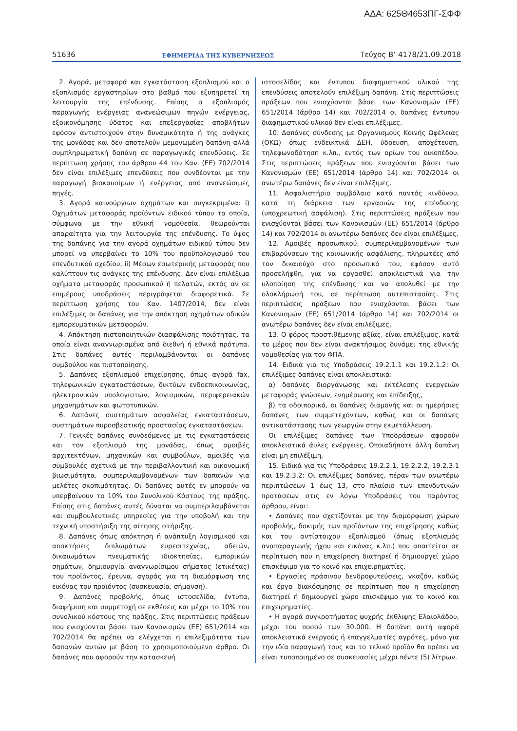ΑΔΑ: 625Θ4653ΠΓ-ΣΦΦ
51636 ΕΦΗΜΕΡΙΔΑ ΤΗΣ ΚΥΒΕΡΝΗΣΕΩΣ Τεύχος Β’ 4178/21.09.2018
2. Αγορά, μεταφορά και εγκατάσταση εξοπλισμού και ο εξοπλισμός εργαστηρίων στο βαθμό που εξυπηρετεί τη λειτουργία της επένδυσης. Επίσης ο εξοπλισμός παραγωγής ενέργειας ανανεώσιμων πηγών ενέργειας, εξοικονόμησης ύδατος και επεξεργασίας αποβλήτων εφόσον αντιστοιχούν στην δυναμικότητα ή της ανάγκες της μονάδας και δεν αποτελούν μεμονωμένη δαπάνη αλλά συμπληρωματική δαπάνη σε παραγωγικές επενδύσεις. Σε περίπτωση χρήσης του άρθρου 44 του Καν. (ΕΕ) 702/2014 δεν είναι επιλέξιμες επενδύσεις που συνδέονται με την παραγωγή βιοκαυσίμων ή ενέργειας από ανανεώσιμες πηγές.
3. Αγορά καινούργιων οχημάτων και συγκεκριμένα: i) Οχημάτων μεταφοράς προϊόντων ειδικού τύπου τα οποία, σύμφωνα με την εθνική νομοθεσία, θεωρούνται απαραίτητα για την λειτουργία της επένδυσης. Το ύψος της δαπάνης για την αγορά οχημάτων ειδικού τύπου δεν μπορεί να υπερβαίνει το 10% του προϋπολογισμού του επενδυτικού σχεδίου, ii) Μέσων εσωτερικής μεταφοράς που καλύπτουν τις ανάγκες της επένδυσης. Δεν είναι επιλέξιμα οχήματα μεταφοράς προσωπικού ή πελατών, εκτός αν σε επιμέρους υποδράσεις περιγράφεται διαφορετικά. Σε περίπτωση χρήσης του Καν. 1407/2014, δεν είναι επιλέξιμες οι δαπάνες για την απόκτηση οχημάτων οδικών εμπορευματικών μεταφορών.
4. Απόκτηση πιστοποιητικών διασφάλισης ποιότητας, τα οποία είναι αναγνωρισμένα από διεθνή ή εθνικά πρότυπα. Στις δαπάνες αυτές περιλαμβάνονται οι δαπάνες συμβούλου και πιστοποίησης.
5. Δαπάνες εξοπλισμού επιχείρησης, όπως αγορά fax, τηλεφωνικών εγκαταστάσεων, δικτύων ενδοεπικοινωνίας, ηλεκτρονικών υπολογιστών, λογισμικών, περιφερειακών μηχανημάτων και φωτοτυπικών.
6. Δαπάνες συστημάτων ασφαλείας εγκαταστάσεων, συστημάτων πυροσβεστικής προστασίας εγκαταστάσεων.
7. Γενικές δαπάνες συνδεόμενες με τις εγκαταστάσεις και τον εξοπλισμό της μονάδας, όπως αμοιβές αρχιτεκτόνων, μηχανικών και συμβούλων, αμοιβές για συμβουλές σχετικά με την περιβαλλοντική και οικονομική βιωσιμότητα, συμπεριλαμβανομένων των δαπανών για μελέτες σκοπιμότητας. Οι δαπάνες αυτές εν μπορούν να υπερβαίνουν το 10% του Συνολικού Κόστους της πράξης. Επίσης στις δαπάνες αυτές δύναται να συμπεριλαμβάνεται και συμβουλευτικές υπηρεσίες για την υποβολή και την τεχνική υποστήριξη της αίτησης στήριξης.
8. Δαπάνες όπως απόκτηση ή ανάπτυξη λογισμικού και αποκτήσεις διπλωμάτων ευρεσιτεχνίας, αδειών, δικαιωμάτων πνευματικής ιδιοκτησίας, εμπορικών σημάτων, δημιουργία αναγνωρίσιμου σήματος (ετικέτας) του προϊόντος, έρευνα, αγοράς για τη διαμόρφωση της εικόνας του προϊόντος (συσκευασία, σήμανση).
9. Δαπάνες προβολής, όπως ιστοσελίδα, έντυπα, διαφήμιση και συμμετοχή σε εκθέσεις και μέχρι το 10% του συνολικού κόστους της πράξης. Στις περιπτώσεις πράξεων που ενισχύονται βάσει των Κανονισμών (ΕΕ) 651/2014 και 702/2014 θα πρέπει να ελέγχεται η επιλεξιμότητα των δαπανών αυτών με βάση το χρησιμοποιούμενο άρθρο. Οι δαπάνες που αφορούν την κατασκευή
ιστοσελίδας και έντυπου διαφημιστικού υλικού της επενδύσεις αποτελούν επιλέξιμη δαπάνη. Στις περιπτώσεις πράξεων που ενισχύονται βάσει των Κανονισμών (ΕΕ) 651/2014 (άρθρο 14) και 702/2014 οι δαπάνες έντυπου διαφημιστικού υλικού δεν είναι επιλέξιμες.
10. Δαπάνες σύνδεσης με Οργανισμούς Κοινής Ωφέλειας (ΟΚΩ) όπως ενδεικτικά ΔΕΗ, ύδρευση, αποχέτευση, τηλεφωνοδότηση κ.λπ., εντός των ορίων του οικοπέδου. Στις περιπτώσεις πράξεων που ενισχύονται βάσει των Κανονισμών (ΕΕ) 651/2014 (άρθρο 14) και 702/2014 οι ανωτέρω δαπάνες δεν είναι επιλέξιμες.
11. Ασφαλιστήριο συμβόλαιο κατά παντός κινδύνου, κατά τη διάρκεια των εργασιών της επένδυσης (υποχρεωτική ασφάλιση). Στις περιπτώσεις πράξεων που ενισχύονται βάσει των Κανονισμών (ΕΕ) 651/2014 (άρθρο 14) και 702/2014 οι ανωτέρω δαπάνες δεν είναι επιλέξιμες.
12. Αμοιβές προσωπικού, συμπεριλαμβανομένων των επιβαρύνσεων της κοινωνικής ασφάλισης, πληρωτέες από τον δικαιούχο στο προσωπικό του, εφόσον αυτό προσελήφθη, για να εργασθεί αποκλειστικά για την υλοποίηση της επένδυσης και να απολυθεί με την ολοκλήρωσή του, σε περίπτωση αυτεπιστασίας. Στις περιπτώσεις πράξεων που ενισχύονται βάσει των Κανονισμών (ΕΕ) 651/2014 (άρθρο 14) και 702/2014 οι ανωτέρω δαπάνες δεν είναι επιλέξιμες.
13. Ο φόρος προστιθέμενης αξίας, είναι επιλέξιμος, κατά το μέρος που δεν είναι ανακτήσιμος δυνάμει της εθνικής νομοθεσίας για τον ΦΠΑ.
14. Ειδικά για τις Υποδράσεις 19.2.1.1 και 19.2.1.2: Οι επιλέξιμες δαπάνες είναι αποκλειστικά:
α) δαπάνες διοργάνωσης και εκτέλεσης ενεργειών μεταφοράς γνώσεων, ενημέρωσης και επίδειξης,
β) τα οδοιπορικά, οι δαπάνες διαμονής και οι ημερήσιες δαπάνες των συμμετεχόντων, καθώς και οι δαπάνες αντικατάστασης των γεωργών στην εκμετάλλευση.
Οι επιλέξιμες δαπάνες των Υποδράσεων αφορούν αποκλειστικά άυλες ενέργειες. Οποιαδήποτε άλλη δαπάνη είναι μη επιλέξιμη.
15. Ειδικά για τις Υποδράσεις 19.2.2.1, 19.2.2.2, 19.2.3.1 και 19.2.3.2: Οι επιλέξιμες δαπάνες, πέραν των ανωτέρω περιπτώσεων 1 έως 13, στο πλαίσιο των επενδυτικών προτάσεων στις εν λόγω Υποδράσεις του παρόντος άρθρου, είναι:
• Δαπάνες που σχετίζονται με την διαμόρφωση χώρων προβολής, δοκιμής των προϊόντων της επιχείρησης καθώς και του αντίστοιχου εξοπλισμού (όπως εξοπλισμός αναπαραγωγής ήχου και εικόνας κ.λπ.) που απαιτείται σε περίπτωση που η επιχείρηση διατηρεί ή δημιουργεί χώρο επισκέψιμο για το κοινό και επιχειρηματίες.
• Εργασίες πράσινου δενδροφυτεύσεις, γκαζόν, καθώς και έργα διακόσμησης σε περίπτωση που η επιχείρηση διατηρεί ή δημιουργεί χώρο επισκέψιμο για το κοινό και επιχειρηματίες.
• Η αγορά συγκροτήματος ψυχρής έκθλιψης Ελαιολάδου, μέχρι του ποσού των 30.000. Η δαπάνη αυτή αφορά αποκλειστικά ενεργούς ή επαγγελματίες αγρότες, μόνο για την ιδία παραγωγή τους και το τελικό προϊόν θα πρέπει να είναι τυποποιημένο σε συσκευασίες μέχρι πέντε (5) λίτρων.